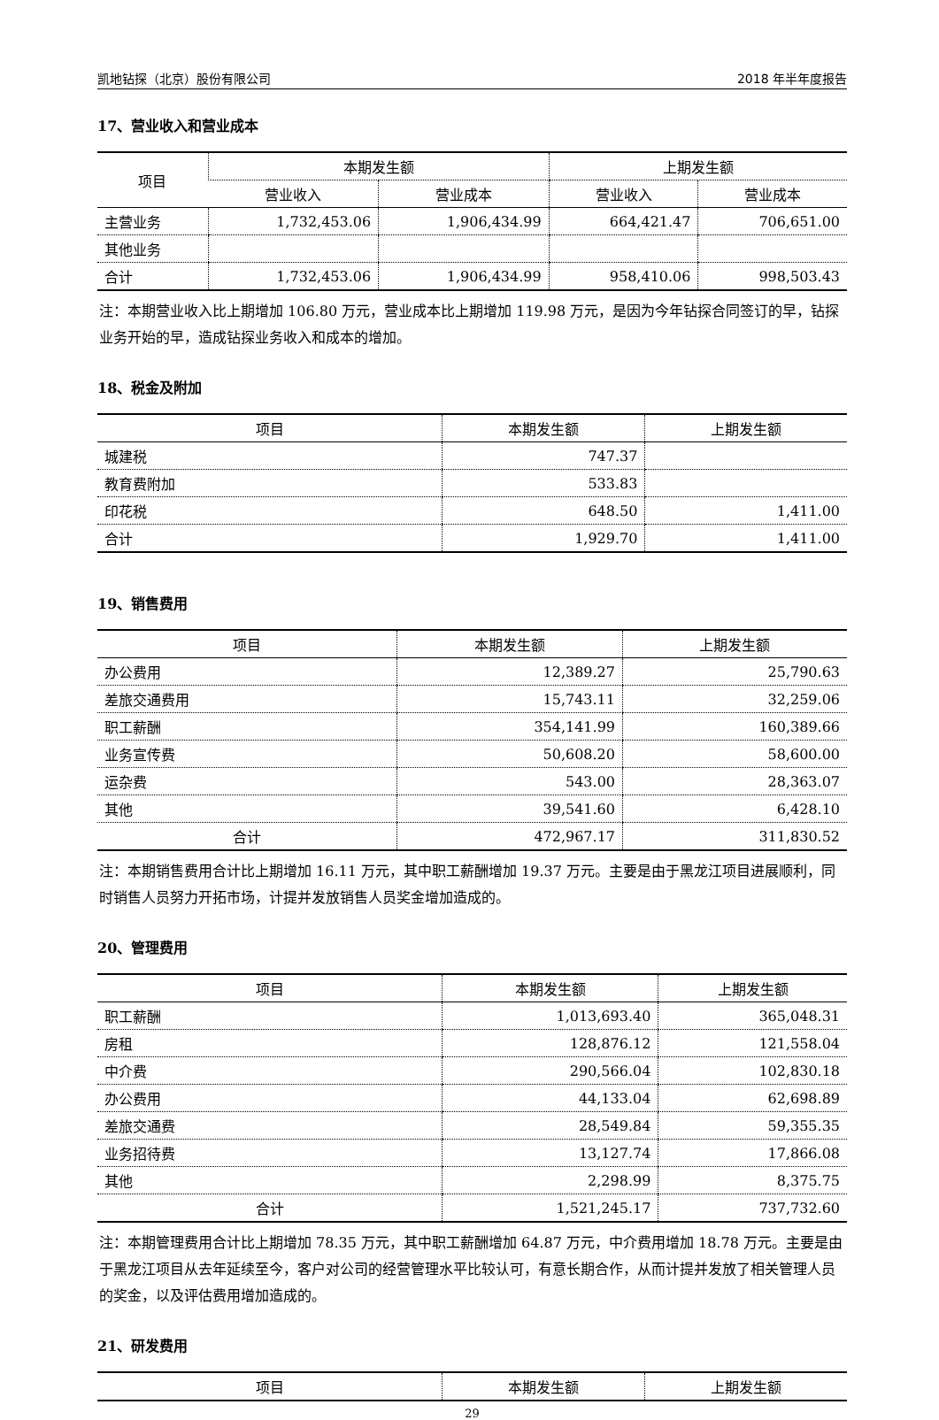凯地钻探（北京）股份有限公司 2018 年半年度报告
17、营业收入和营业成本
| 项目 | 本期发生额 | | 上期发生额 | |
| --- | --- | --- | --- | --- |
| | 营业收入 | 营业成本 | 营业收入 | 营业成本 |
| 主营业务 | 1,732,453.06 | 1,906,434.99 | 664,421.47 | 706,651.00 |
| 其他业务 | | | | |
| 合计 | 1,732,453.06 | 1,906,434.99 | 958,410.06 | 998,503.43 |
注：本期营业收入比上期增加 106.80 万元，营业成本比上期增加 119.98 万元，是因为今年钻探合同签订的早，钻探业务开始的早，造成钻探业务收入和成本的增加。
18、税金及附加
| 项目 | 本期发生额 | 上期发生额 |
| --- | --- | --- |
| 城建税 | 747.37 | |
| 教育费附加 | 533.83 | |
| 印花税 | 648.50 | 1,411.00 |
| 合计 | 1,929.70 | 1,411.00 |
19、销售费用
| 项目 | 本期发生额 | 上期发生额 |
| --- | --- | --- |
| 办公费用 | 12,389.27 | 25,790.63 |
| 差旅交通费用 | 15,743.11 | 32,259.06 |
| 职工薪酬 | 354,141.99 | 160,389.66 |
| 业务宣传费 | 50,608.20 | 58,600.00 |
| 运杂费 | 543.00 | 28,363.07 |
| 其他 | 39,541.60 | 6,428.10 |
| 合计 | 472,967.17 | 311,830.52 |
注：本期销售费用合计比上期增加 16.11 万元，其中职工薪酬增加 19.37 万元。主要是由于黑龙江项目进展顺利，同时销售人员努力开拓市场，计提并发放销售人员奖金增加造成的。
20、管理费用
| 项目 | 本期发生额 | 上期发生额 |
| --- | --- | --- |
| 职工薪酬 | 1,013,693.40 | 365,048.31 |
| 房租 | 128,876.12 | 121,558.04 |
| 中介费 | 290,566.04 | 102,830.18 |
| 办公费用 | 44,133.04 | 62,698.89 |
| 差旅交通费 | 28,549.84 | 59,355.35 |
| 业务招待费 | 13,127.74 | 17,866.08 |
| 其他 | 2,298.99 | 8,375.75 |
| 合计 | 1,521,245.17 | 737,732.60 |
注：本期管理费用合计比上期增加 78.35 万元，其中职工薪酬增加 64.87 万元，中介费用增加 18.78 万元。主要是由于黑龙江项目从去年延续至今，客户对公司的经营管理水平比较认可，有意长期合作，从而计提并发放了相关管理人员的奖金，以及评估费用增加造成的。
21、研发费用
| 项目 | 本期发生额 | 上期发生额 |
| --- | --- | --- |
29